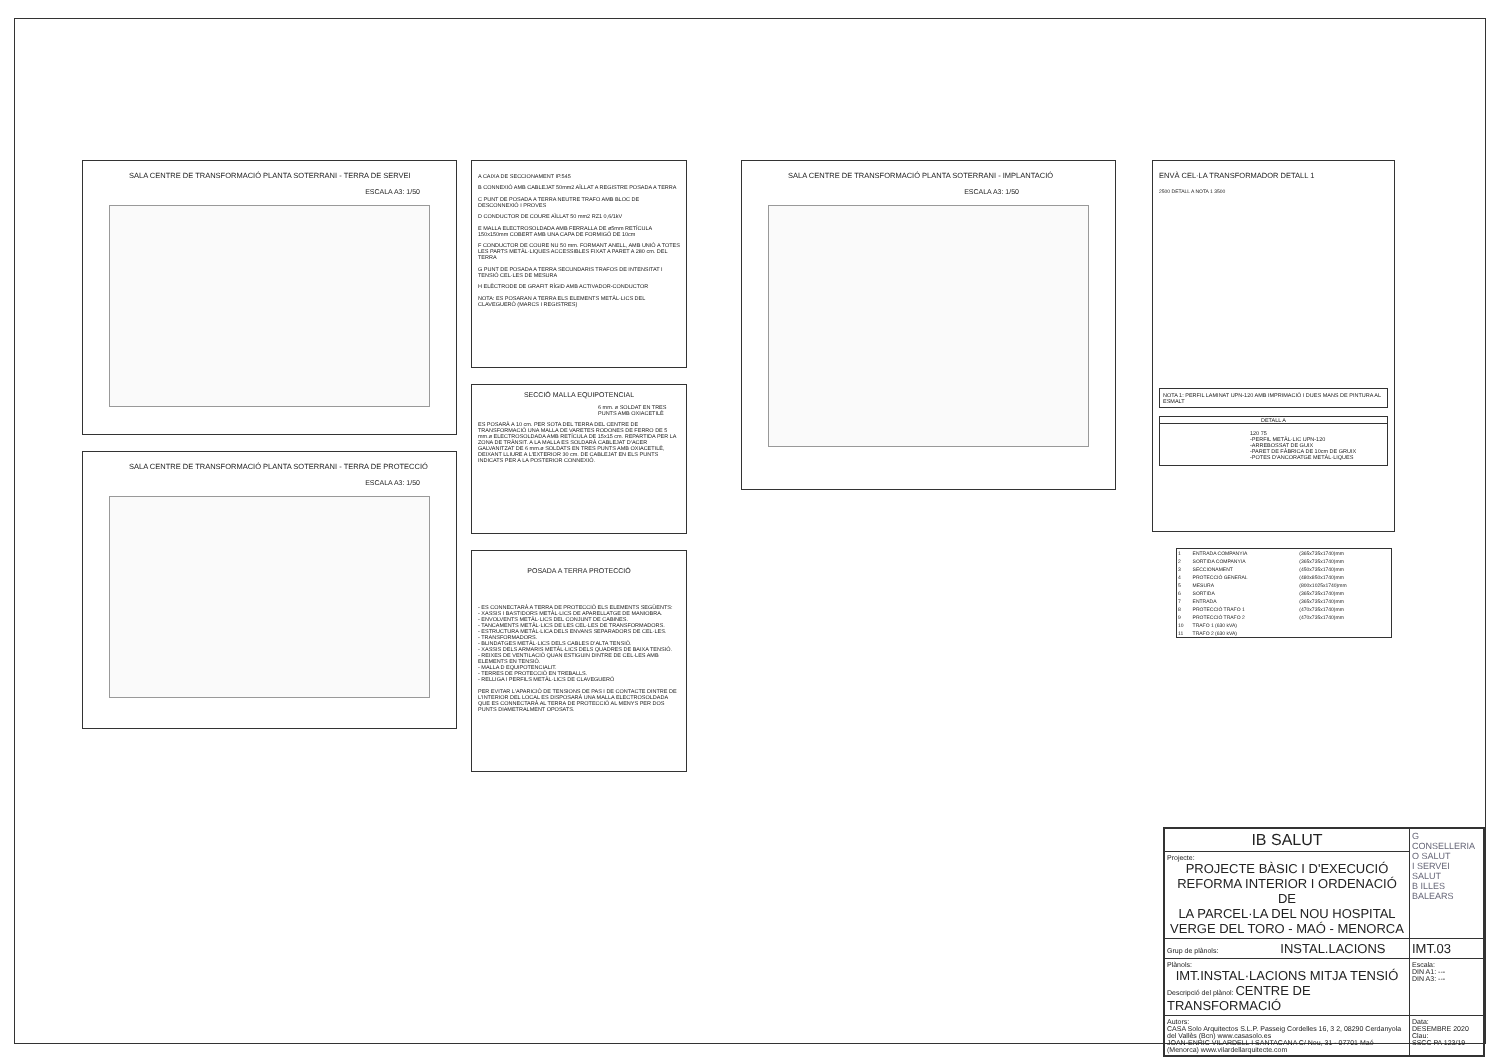SALA CENTRE DE TRANSFORMACIÓ PLANTA SOTERRANI - TERRA DE SERVEI
ESCALA A3: 1/50
SALA CENTRE DE TRANSFORMACIÓ PLANTA SOTERRANI - TERRA DE PROTECCIÓ
ESCALA A3: 1/50
A CAIXA DE SECCIONAMENT IP.545
B CONNEXIÓ AMB CABLEJAT 50mm2 AÏLLAT A REGISTRE POSADA A TERRA
C PUNT DE POSADA A TERRA NEUTRE TRAFO AMB BLOC DE DESCONNEXIÓ I PROVES
D CONDUCTOR DE COURE AÏLLAT 50 mm2 RZ1 0,6/1kV
E MALLA ELECTROSOLDADA AMB FERRALLA DE ø5mm RETÍCULA 150x150mm COBERT AMB UNA CAPA DE FORMIGÓ DE 10cm
F CONDUCTOR DE COURE NU 50 mm. FORMANT ANELL, AMB UNIÓ A TOTES LES PARTS METÀL·LIQUES ACCESSIBLES FIXAT A PARET A 280 cm. DEL TERRA
G PUNT DE POSADA A TERRA SECUNDARIS TRAFOS DE INTENSITAT I TENSIÓ CEL·LES DE MESURA
H ELÈCTRODE DE GRAFIT RÍGID AMB ACTIVADOR-CONDUCTOR
NOTA: ES POSARAN A TERRA ELS ELEMENTS METÀL·LICS DEL CLAVEGUERÓ (MARCS I REGISTRES)
SECCIÓ MALLA EQUIPOTENCIAL
6 mm. ø SOLDAT EN TRES PUNTS AMB OXIACETILÈ
ES POSARÀ A 10 cm. PER SOTA DEL TERRA DEL CENTRE DE TRANSFORMACIÓ UNA MALLA DE VARETES RODONES DE FERRO DE 5 mm.ø ELECTROSOLDADA AMB RETÍCULA DE 15x15 cm. REPARTIDA PER LA ZONA DE TRÀNSIT. A LA MALLA ES SOLDARÀ CABLEJAT D'ACER GALVANITZAT DE 6 mm.ø SOLDATS EN TRES PUNTS AMB OXIACETILÈ, DEIXANT LLIURE A L'EXTERIOR 30 cm. DE CABLEJAT EN ELS PUNTS INDICATS PER A LA POSTERIOR CONNEXIÓ.
POSADA A TERRA PROTECCIÓ
- ES CONNECTARÀ A TERRA DE PROTECCIÓ ELS ELEMENTS SEGÜENTS:
- XASSIS I BASTIDORS METÀL·LICS DE APARELLATGE DE MANIOBRA.
- ENVOLVENTS METÀL·LICS DEL CONJUNT DE CABINES.
- TANCAMENTS METÀL·LICS DE LES CEL·LES DE TRANSFORMADORS.
- ESTRUCTURA METÀL·LICA DELS ENVANS SEPARADORS DE CEL·LES.
- TRANSFORMADORS.
- BLINDATGES METÀL·LICS DELS CABLES D'ALTA TENSIÓ.
- XASSIS DELS ARMARIS METÀL·LICS DELS QUADRES DE BAIXA TENSIÓ.
- REIXES DE VENTILACIÓ QUAN ESTIGUIN DINTRE DE CEL·LES AMB ELEMENTS EN TENSIÓ.
- MALLA D EQUIPOTENCIALIT.
- TERRES DE PROTECCIÓ EN TREBALLS.
- RELLIGA I PERFILS METÀL·LICS DE CLAVEGUERÓ
PER EVITAR L'APARICIÓ DE TENSIONS DE PAS I DE CONTACTE DINTRE DE L'INTERIOR DEL LOCAL ES DISPOSARÀ UNA MALLA ELECTROSOLDADA QUE ES CONNECTARÀ AL TERRA DE PROTECCIÓ AL MENYS PER DOS PUNTS DIAMETRALMENT OPOSATS.
SALA CENTRE DE TRANSFORMACIÓ PLANTA SOTERRANI - IMPLANTACIÓ
ESCALA A3: 1/50
ENVÀ CEL·LA TRANSFORMADOR DETALL 1
2500 DETALL A NOTA 1 3500
NOTA 1: PERFIL LAMINAT UPN-120 AMB IMPRIMACIÓ I DUES MANS DE PINTURA AL ESMALT
DETALL A
120 75
-PERFIL METÀL·LIC UPN-120
-ARREBOSSAT DE GUIX
-PARET DE FÀBRICA DE 10cm DE GRUIX
-POTES D'ANCORATGE METÀL·LIQUES
| 1 | ENTRADA COMPANYIA | (365x735x1740)mm |
| 2 | SORTIDA COMPANYIA | (365x735x1740)mm |
| 3 | SECCIONAMENT | (450x735x1740)mm |
| 4 | PROTECCIÓ GENERAL | (480x850x1740)mm |
| 5 | MESURA | (800x1025x1740)mm |
| 6 | SORTIDA | (365x735x1740)mm |
| 7 | ENTRADA | (365x735x1740)mm |
| 8 | PROTECCIÓ TRAFO 1 | (470x735x1740)mm |
| 9 | PROTECCIÓ TRAFO 2 | (470x735x1740)mm |
| 10 | TRAFO 1 (630 kVA) | |
| 11 | TRAFO 2 (630 kVA) | |
| IB SALUT | G CONSELLERIA O SALUT I SERVEI SALUT B ILLES BALEARS |
| Projecte: PROJECTE BÀSIC I D'EXECUCIÓ REFORMA INTERIOR I ORDENACIÓ DE LA PARCEL·LA DEL NOU HOSPITAL VERGE DEL TORO - MAÓ - MENORCA | |
| Grup de plànols: INSTAL.LACIONS | IMT.03 |
| Plànols: IMT.INSTAL·LACIONS MITJA TENSIÓ Descripció del plànol: CENTRE DE TRANSFORMACIÓ | Escala: DIN A1: --- DIN A3: --- |
| Autors: CASA Solo Arquitectos S.L.P. Passeig Cordelles 16, 3 2, 08290 Cerdanyola del Vallès (Bcn) www.casasolo.es JOAN-ENRIC VILARDELL I SANTACANA C/ Nou, 31 - 07701 Maó (Menorca) www.vilardellarquitecte.com | Data: DESEMBRE 2020 Clau: SSCC PA 123/19 |